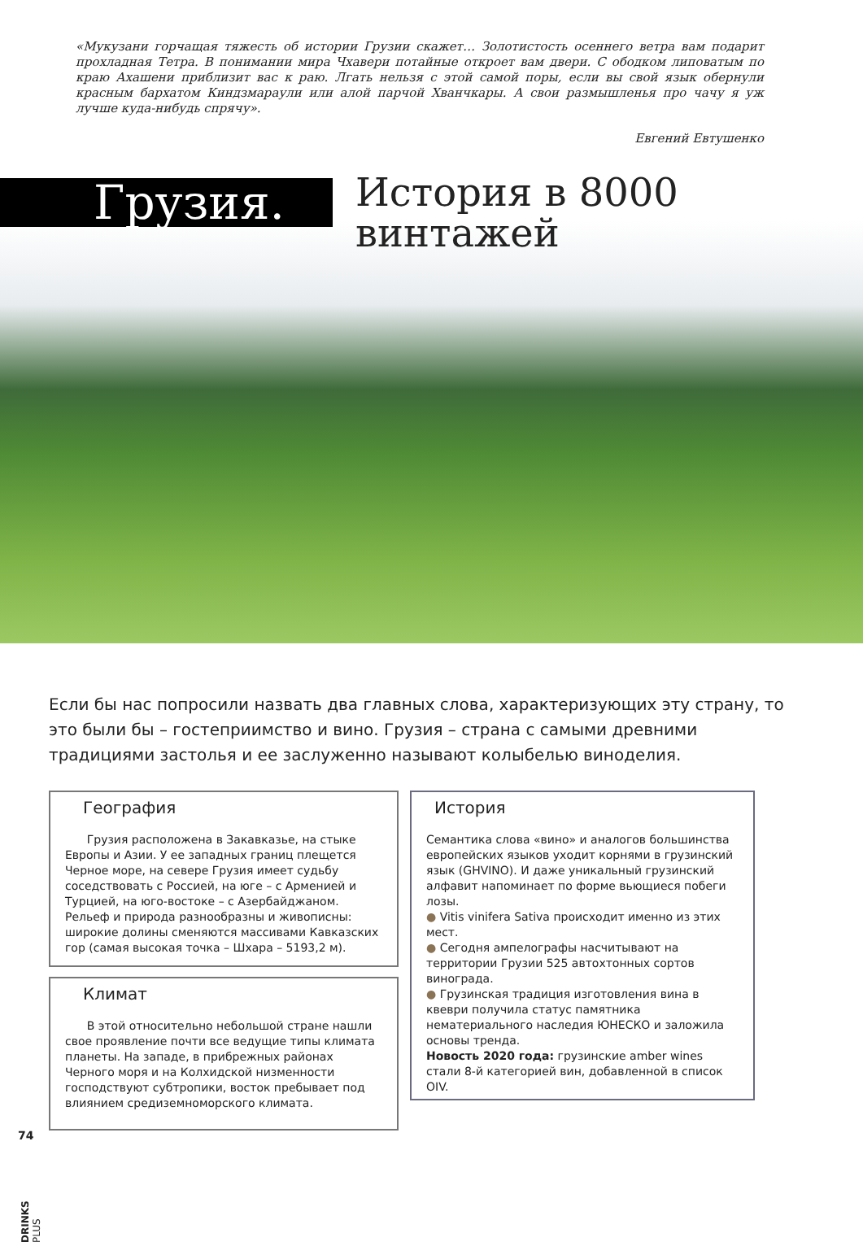«Мукузани горчащая тяжесть об истории Грузии скажет… Золотистость осеннего ветра вам подарит прохладная Тетра. В понимании мира Чхавери потайные откроет вам двери. С ободком липоватым по краю Ахашени приблизит вас к раю. Лгать нельзя с этой самой поры, если вы свой язык обернули красным бархатом Киндзмараули или алой парчой Хванчкары. А свои размышленья про чачу я уж лучше куда-нибудь спрячу».
Евгений Евтушенко
Грузия.
История в 8000
винтажей
Если бы нас попросили назвать два главных слова, характеризующих эту страну, то это были бы – гостеприимство и вино. Грузия – страна с самыми древними традициями застолья и ее заслуженно называют колыбелью виноделия.
География
Грузия расположена в Закавказье, на стыке Европы и Азии. У ее западных границ плещется Черное море, на севере Грузия имеет судьбу соседствовать с Россией, на юге – с Арменией и Турцией, на юго-востоке – с Азербайджаном. Рельеф и природа разнообразны и живописны: широкие долины сменяются массивами Кавказских гор (самая высокая точка – Шхара – 5193,2 м).
Климат
В этой относительно небольшой стране нашли свое проявление почти все ведущие типы климата планеты. На западе, в прибрежных районах Черного моря и на Колхидской низменности господствуют субтропики, восток пребывает под влиянием средиземноморского климата.
История
Семантика слова «вино» и аналогов большинства европейских языков уходит корнями в грузинский язык (GHVINO). И даже уникальный грузинский алфавит напоминает по форме вьющиеся побеги лозы.
● Vitis vinifera Sativa происходит именно из этих мест.
● Сегодня ампелографы насчитывают на территории Грузии 525 автохтонных сортов винограда.
● Грузинская традиция изготовления вина в квеври получила статус памятника нематериального наследия ЮНЕСКО и заложила основы тренда.
Новость 2020 года: грузинские amber wines стали 8-й категорией вин, добавленной в список OIV.
74
DRINKS PLUS